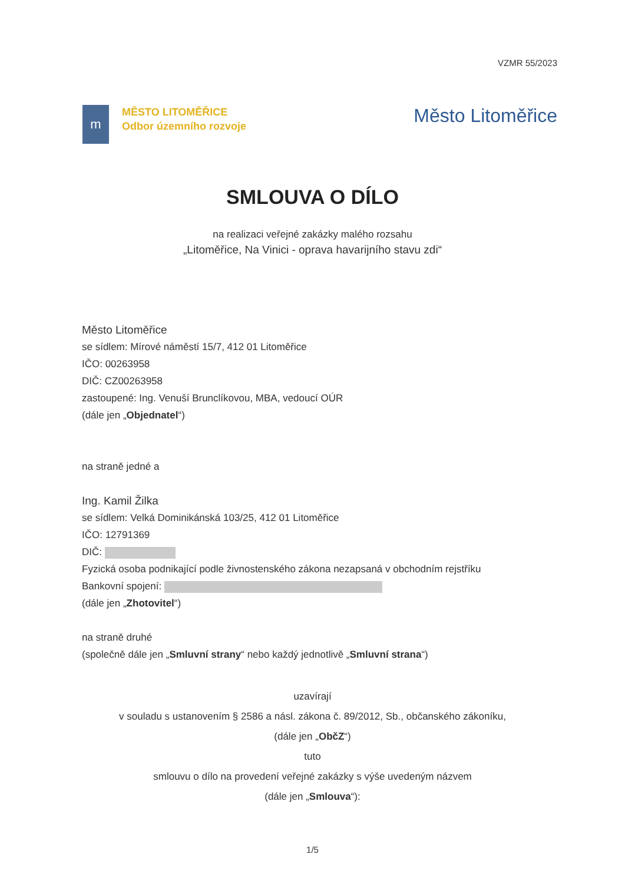VZMR 55/2023
m
MĚSTO LITOMĚŘICE
Odbor územního rozvoje
Město Litoměřice
SMLOUVA O DÍLO
na realizaci veřejné zakázky malého rozsahu
„Litoměřice, Na Vinici - oprava havarijního stavu zdi“
Město Litoměřice
se sídlem: Mírové náměstí 15/7, 412 01 Litoměřice
IČO: 00263958
DIČ: CZ00263958
zastoupené: Ing. Venuší Brunclíkovou, MBA, vedoucí OÚR
(dále jen „Objednatel“)
na straně jedné a
Ing. Kamil Žilka
se sídlem: Velká Dominikánská 103/25, 412 01 Litoměřice
IČO: 12791369
DIČ:
Fyzická osoba podnikající podle živnostenského zákona nezapsaná v obchodním rejstříku
Bankovní spojení:
(dále jen „Zhotovitel“)
na straně druhé
(společně dále jen „Smluvní strany“ nebo každý jednotlivě „Smluvní strana“)
uzavírají
v souladu s ustanovením § 2586 a násl. zákona č. 89/2012, Sb., občanského zákoníku,
(dále jen „ObčZ“)
tuto
smlouvu o dílo na provedení veřejné zakázky s výše uvedeným názvem
(dále jen „Smlouva“):
1/5